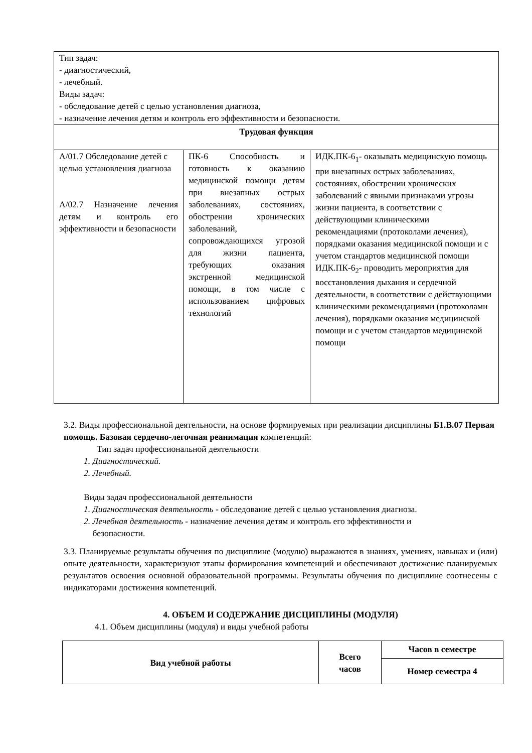| Тип задач: - диагностический, - лечебный. Виды задач: - обследование детей с целью установления диагноза, - назначение лечения детям и контроль его эффективности и безопасности. | | |
| Трудовая функция | | |
| А/01.7 Обследование детей с целью установления диагноза А/02.7 Назначение лечения детям и контроль его эффективности и безопасности | ПК-6 Способность и готовность к оказанию медицинской помощи детям при внезапных острых заболеваниях, состояниях, обострении хронических заболеваний, сопровождающихся угрозой для жизни пациента, требующих оказания экстренной медицинской помощи, в том числе с использованием цифровых технологий | ИДК.ПК-6<sub>1</sub>- оказывать медицинскую помощь при внезапных острых заболеваниях, состояниях, обострении хронических заболеваний с явными признаками угрозы жизни пациента, в соответствии с действующими клиническими рекомендациями (протоколами лечения), порядками оказания медицинской помощи и с учетом стандартов медицинской помощи ИДК.ПК-6<sub>2</sub>- проводить мероприятия для восстановления дыхания и сердечной деятельности, в соответствии с действующими клиническими рекомендациями (протоколами лечения), порядками оказания медицинской помощи и с учетом стандартов медицинской помощи |
3.2. Виды профессиональной деятельности, на основе формируемых при реализации дисциплины Б1.В.07 Первая помощь. Базовая сердечно-легочная реанимация компетенций:
Тип задач профессиональной деятельности
1. Диагностический.
2. Лечебный.
Виды задач профессиональной деятельности
1. Диагностическая деятельность - обследование детей с целью установления диагноза.
2. Лечебная деятельность - назначение лечения детям и контроль его эффективности и
безопасности.
3.3. Планируемые результаты обучения по дисциплине (модулю) выражаются в знаниях, умениях, навыках и (или) опыте деятельности, характеризуют этапы формирования компетенций и обеспечивают достижение планируемых результатов освоения основной образовательной программы. Результаты обучения по дисциплине соотнесены с индикаторами достижения компетенций.
4. ОБЪЕМ И СОДЕРЖАНИЕ ДИСЦИПЛИНЫ (МОДУЛЯ)
4.1. Объем дисциплины (модуля) и виды учебной работы
| Вид учебной работы | Всего часов | Часов в семестре |
| --- | --- | --- |
| | | Номер семестра 4 |